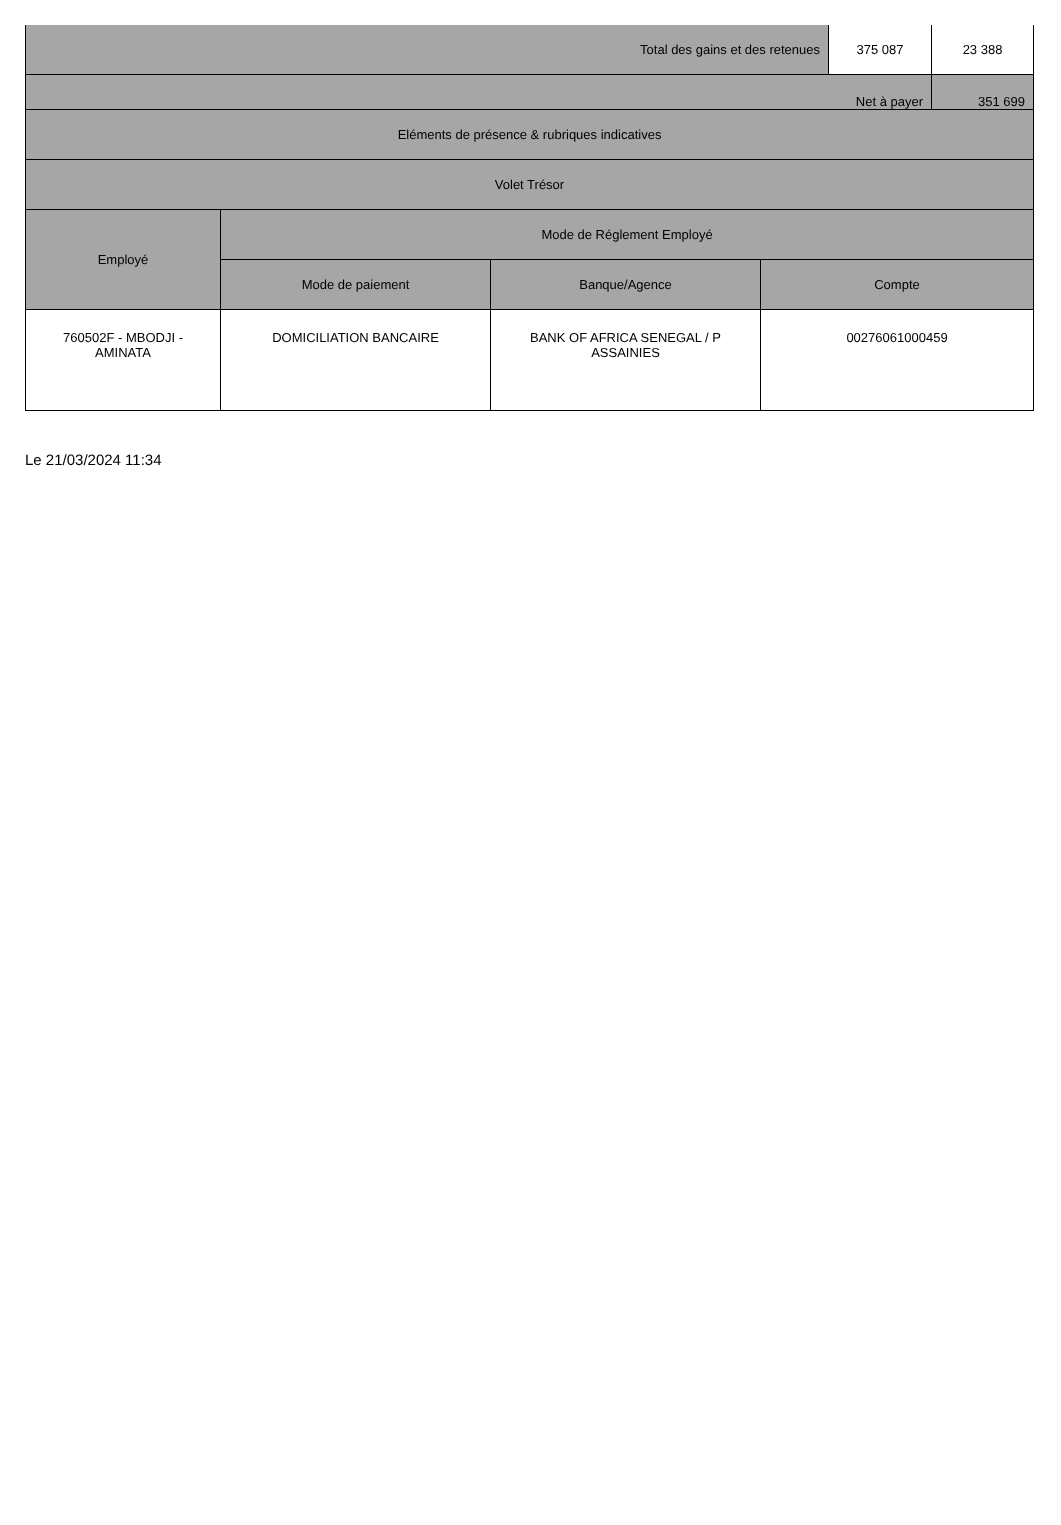| Total des gains et des retenues | | | | 375 087 | 23 388 |
| Net à payer | | | | | 351 699 |
| Eléments de présence & rubriques indicatives | | | | | |
| Volet Trésor | | | | | |
| Employé | Mode de Réglement Employé | | | | |
| | Mode de paiement | Banque/Agence | Compte | | |
| 760502F - MBODJI - AMINATA | DOMICILIATION BANCAIRE | BANK OF AFRICA SENEGAL / P ASSAINIES | 00276061000459 | | |
Le 21/03/2024 11:34